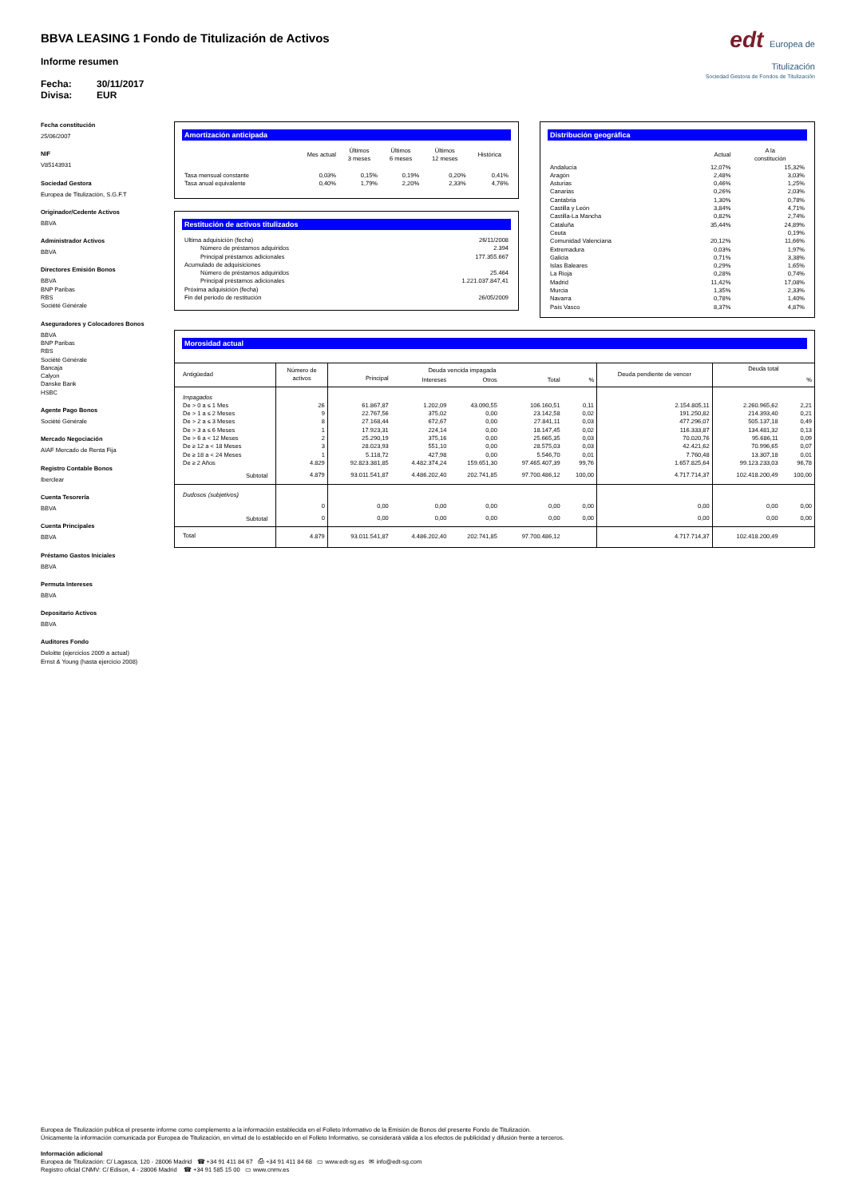BBVA LEASING 1 Fondo de Titulización de Activos
Informe resumen
Fecha: 30/11/2017
Divisa: EUR
edt Europea de Titulización
Sociedad Gestora de Fondos de Titulización
Fecha constitución
25/06/2007
NIF
V85143931
Sociedad Gestora
Europea de Titulización, S.G.F.T
Originador/Cedente Activos
BBVA
Administrador Activos
BBVA
Directores Emisión Bonos
BBVA
BNP Paribas
RBS
Société Générale
Aseguradores y Colocadores Bonos
BBVA
BNP Paribas
RBS
Société Générale
Bancaja
Calyon
Danske Bank
HSBC
Agente Pago Bonos
Société Générale
Mercado Negociación
AIAF Mercado de Renta Fija
Registro Contable Bonos
Iberclear
Cuenta Tesorería
BBVA
Cuenta Principales
BBVA
Préstamo Gastos Iniciales
BBVA
Permuta Intereses
BBVA
Depositario Activos
BBVA
Auditores Fondo
Deloitte (ejercicios 2009 a actual)
Ernst & Young (hasta ejercicio 2008)
Amortización anticipada
| | Mes actual | Últimos 3 meses | Últimos 6 meses | Últimos 12 meses | Histórica |
| --- | --- | --- | --- | --- | --- |
| Tasa mensual constante | 0,03% | 0,15% | 0,19% | 0,20% | 0,41% |
| Tasa anual equivalente | 0,40% | 1,79% | 2,20% | 2,33% | 4,76% |
Restitución de activos titulizados
| Ultima adquisición (fecha) | 26/11/2008 |
| Número de préstamos adquiridos | 2.394 |
| Principal préstamos adicionales | 177.355.667 |
| Acumulado de adquisiciones | |
| Número de préstamos adquiridos | 25.464 |
| Principal préstamos adicionales | 1.221.037.847,41 |
| Próxima adquisición (fecha) | |
| Fin del periodo de restitución | 26/05/2009 |
Distribución geográfica
| | Actual | A la constitución |
| --- | --- | --- |
| Andalucía | 12,07% | 15,32% |
| Aragón | 2,48% | 3,03% |
| Asturias | 0,46% | 1,25% |
| Canarias | 0,26% | 2,03% |
| Cantabria | 1,30% | 0,78% |
| Castilla y León | 3,84% | 4,71% |
| Castilla-La Mancha | 0,82% | 2,74% |
| Cataluña | 35,44% | 24,89% |
| Ceuta | | 0,19% |
| Comunidad Valenciana | 20,12% | 11,66% |
| Extremadura | 0,03% | 1,97% |
| Galicia | 0,71% | 3,38% |
| Islas Baleares | 0,29% | 1,65% |
| La Rioja | 0,28% | 0,74% |
| Madrid | 11,42% | 17,08% |
| Murcia | 1,35% | 2,33% |
| Navarra | 0,78% | 1,40% |
| País Vasco | 8,37% | 4,87% |
Morosidad actual
| Antigüedad | Número de activos | Deuda vencida impagada | | | | | Deuda pendiente de vencer | Deuda total | |
| --- | --- | --- | --- | --- | --- | --- | --- | --- | --- |
| | | Principal | Intereses | Otros | Total | % | | | % |
| Impagados | | | | | | | | | |
| De > 0 a ≤ 1 Mes | 26 | 61.867,87 | 1.202,09 | 43.090,55 | 106.160,51 | 0,11 | 2.154.805,11 | 2.260.965,62 | 2,21 |
| De > 1 a ≤ 2 Meses | 9 | 22.767,56 | 375,02 | 0,00 | 23.142,58 | 0,02 | 191.250,82 | 214.393,40 | 0,21 |
| De > 2 a ≤ 3 Meses | 8 | 27.168,44 | 672,67 | 0,00 | 27.841,11 | 0,03 | 477.296,07 | 505.137,18 | 0,49 |
| De > 3 a ≤ 6 Meses | 1 | 17.923,31 | 224,14 | 0,00 | 18.147,45 | 0,02 | 116.333,87 | 134.481,32 | 0,13 |
| De > 6 a < 12 Meses | 2 | 25.290,19 | 375,16 | 0,00 | 25.665,35 | 0,03 | 70.020,76 | 95.686,11 | 0,09 |
| De ≥ 12 a < 18 Meses | 3 | 28.023,93 | 551,10 | 0,00 | 28.575,03 | 0,03 | 42.421,62 | 70.996,65 | 0,07 |
| De ≥ 18 a < 24 Meses | 1 | 5.118,72 | 427,98 | 0,00 | 5.546,70 | 0,01 | 7.760,48 | 13.307,18 | 0,01 |
| De ≥ 2 Años | 4.829 | 92.823.381,85 | 4.482.374,24 | 159.651,30 | 97.465.407,39 | 99,76 | 1.657.825,64 | 99.123.233,03 | 96,78 |
| Subtotal | 4.879 | 93.011.541,87 | 4.486.202,40 | 202.741,85 | 97.700.486,12 | 100,00 | 4.717.714,37 | 102.418.200,49 | 100,00 |
| Dudosos (subjetivos) | | | | | | | | | |
| | 0 | 0,00 | 0,00 | 0,00 | 0,00 | 0,00 | 0,00 | 0,00 | 0,00 |
| Subtotal | 0 | 0,00 | 0,00 | 0,00 | 0,00 | 0,00 | 0,00 | 0,00 | 0,00 |
| Total | 4.879 | 93.011.541,87 | 4.486.202,40 | 202.741,85 | 97.700.486,12 | | 4.717.714,37 | 102.418.200,49 | |
Europea de Titulización publica el presente informe como complemento a la información establecida en el Folleto Informativo de la Emisión de Bonos del presente Fondo de Titulización.
Únicamente la información comunicada por Europea de Titulización, en virtud de lo establecido en el Folleto Informativo, se considerará válida a los efectos de publicidad y difusión frente a terceros.
Información adicional
Europea de Titulización: C/ Lagasca, 120 - 28006 Madrid ☎ +34 91 411 84 67 ⎙ +34 91 411 84 68 ▭ www.edt-sg.es ✉ info@edt-sg.com
Registro oficial CNMV: C/ Edison, 4 - 28006 Madrid ☎ +34 91 585 15 00 ▭ www.cnmv.es